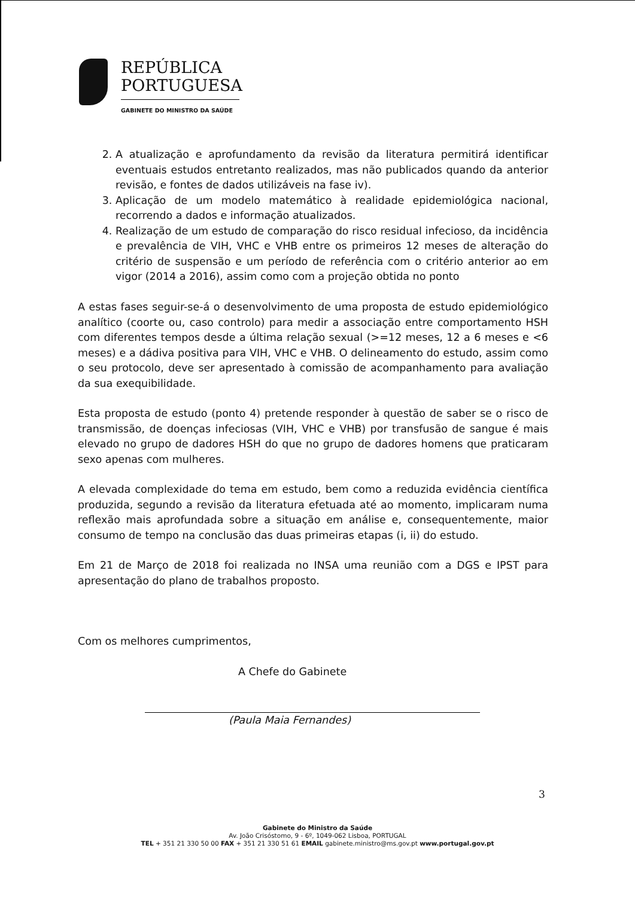REPÚBLICA
PORTUGUESA
GABINETE DO MINISTRO DA SAÚDE
2. A atualização e aprofundamento da revisão da literatura permitirá identificar eventuais estudos entretanto realizados, mas não publicados quando da anterior revisão, e fontes de dados utilizáveis na fase iv).
3. Aplicação de um modelo matemático à realidade epidemiológica nacional, recorrendo a dados e informação atualizados.
4. Realização de um estudo de comparação do risco residual infecioso, da incidência e prevalência de VIH, VHC e VHB entre os primeiros 12 meses de alteração do critério de suspensão e um período de referência com o critério anterior ao em vigor (2014 a 2016), assim como com a projeção obtida no ponto
A estas fases seguir-se-á o desenvolvimento de uma proposta de estudo epidemiológico analítico (coorte ou, caso controlo) para medir a associação entre comportamento HSH com diferentes tempos desde a última relação sexual (>=12 meses, 12 a 6 meses e <6 meses) e a dádiva positiva para VIH, VHC e VHB. O delineamento do estudo, assim como o seu protocolo, deve ser apresentado à comissão de acompanhamento para avaliação da sua exequibilidade.
Esta proposta de estudo (ponto 4) pretende responder à questão de saber se o risco de transmissão, de doenças infeciosas (VIH, VHC e VHB) por transfusão de sangue é mais elevado no grupo de dadores HSH do que no grupo de dadores homens que praticaram sexo apenas com mulheres.
A elevada complexidade do tema em estudo, bem como a reduzida evidência científica produzida, segundo a revisão da literatura efetuada até ao momento, implicaram numa reflexão mais aprofundada sobre a situação em análise e, consequentemente, maior consumo de tempo na conclusão das duas primeiras etapas (i, ii) do estudo.
Em 21 de Março de 2018 foi realizada no INSA uma reunião com a DGS e IPST para apresentação do plano de trabalhos proposto.
Com os melhores cumprimentos,
A Chefe do Gabinete
(Paula Maia Fernandes)
3
Gabinete do Ministro da Saúde
Av. João Crisóstomo, 9 - 6º, 1049-062 Lisboa, PORTUGAL
TEL + 351 21 330 50 00 FAX + 351 21 330 51 61 EMAIL gabinete.ministro@ms.gov.pt www.portugal.gov.pt